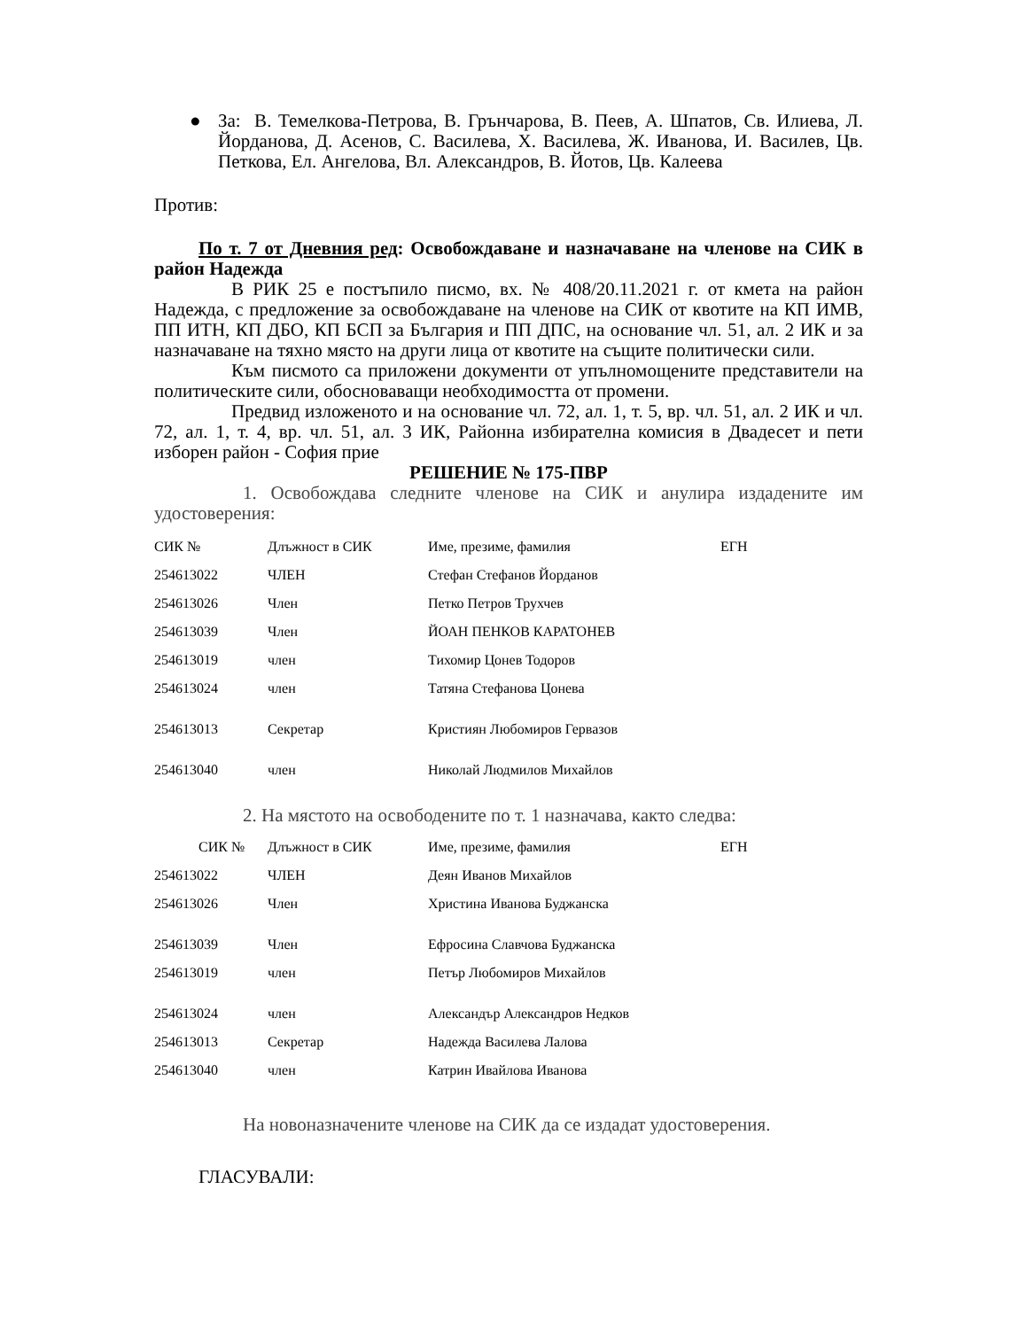● За: В. Темелкова-Петрова, В. Грънчарова, В. Пеев, А. Шпатов, Св. Илиева, Л. Йорданова, Д. Асенов, С. Василева, Х. Василева, Ж. Иванова, И. Василев, Цв. Петкова, Ел. Ангелова, Вл. Александров, В. Йотов, Цв. Калеева
Против:
По т. 7 от Дневния ред: Освобождаване и назначаване на членове на СИК в район Надежда
В РИК 25 е постъпило писмо, вх. № 408/20.11.2021 г. от кмета на район Надежда, с предложение за освобождаване на членове на СИК от квотите на КП ИМВ, ПП ИТН, КП ДБО, КП БСП за България и ПП ДПС, на основание чл. 51, ал. 2 ИК и за назначаване на тяхно място на други лица от квотите на същите политически сили.
Към писмото са приложени документи от упълномощените представители на политическите сили, обосноваващи необходимостта от промени.
Предвид изложеното и на основание чл. 72, ал. 1, т. 5, вр. чл. 51, ал. 2 ИК и чл. 72, ал. 1, т. 4, вр. чл. 51, ал. 3 ИК, Районна избирателна комисия в Двадесет и пети изборен район - София прие
РЕШЕНИЕ № 175-ПВР
1. Освобождава следните членове на СИК и анулира издадените им удостоверения:
| СИК № | Длъжност в СИК | Име, презиме, фамилия | ЕГН |
| 254613022 | ЧЛЕН | Стефан Стефанов Йорданов | |
| 254613026 | Член | Петко Петров Трухчев | |
| 254613039 | Член | ЙОАН ПЕНКОВ КАРАТОНЕВ | |
| 254613019 | член | Тихомир Цонев Тодоров | |
| 254613024 | член | Татяна Стефанова Цонева | |
| 254613013 | Секретар | Кристиян Любомиров Гервазов | |
| 254613040 | член | Николай Людмилов Михайлов | |
2. На мястото на освободените по т. 1 назначава, както следва:
| СИК № | Длъжност в СИК | Име, презиме, фамилия | ЕГН |
| 254613022 | ЧЛЕН | Деян Иванов Михайлов | |
| 254613026 | Член | Христина Иванова Буджанска | |
| 254613039 | Член | Ефросина Славчова Буджанска | |
| 254613019 | член | Петър Любомиров Михайлов | |
| 254613024 | член | Александър Александров Недков | |
| 254613013 | Секретар | Надежда Василева Лалова | |
| 254613040 | член | Катрин Ивайлова Иванова | |
На новоназначените членове на СИК да се издадат удостоверения.
ГЛАСУВАЛИ: